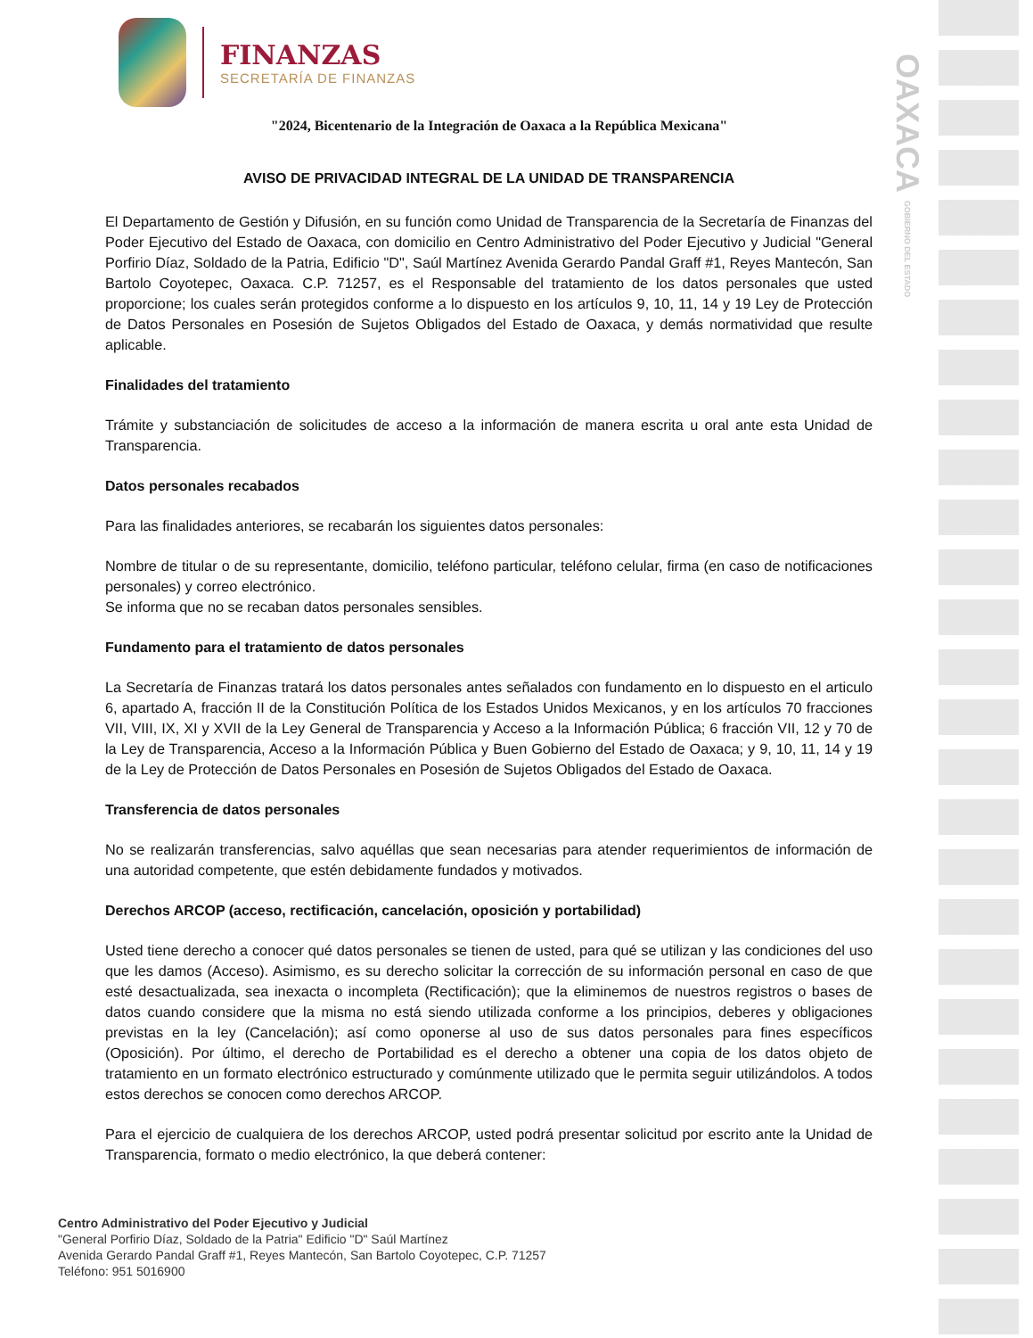OAXACA GOBIERNO DEL ESTADO
FINANZAS
SECRETARÍA DE FINANZAS
"2024, Bicentenario de la Integración de Oaxaca a la República Mexicana"
AVISO DE PRIVACIDAD INTEGRAL DE LA UNIDAD DE TRANSPARENCIA
El Departamento de Gestión y Difusión, en su función como Unidad de Transparencia de la Secretaría de Finanzas del Poder Ejecutivo del Estado de Oaxaca, con domicilio en Centro Administrativo del Poder Ejecutivo y Judicial "General Porfirio Díaz, Soldado de la Patria, Edificio "D", Saúl Martínez Avenida Gerardo Pandal Graff #1, Reyes Mantecón, San Bartolo Coyotepec, Oaxaca. C.P. 71257, es el Responsable del tratamiento de los datos personales que usted proporcione; los cuales serán protegidos conforme a lo dispuesto en los artículos 9, 10, 11, 14 y 19 Ley de Protección de Datos Personales en Posesión de Sujetos Obligados del Estado de Oaxaca, y demás normatividad que resulte aplicable.
Finalidades del tratamiento
Trámite y substanciación de solicitudes de acceso a la información de manera escrita u oral ante esta Unidad de Transparencia.
Datos personales recabados
Para las finalidades anteriores, se recabarán los siguientes datos personales:
Nombre de titular o de su representante, domicilio, teléfono particular, teléfono celular, firma (en caso de notificaciones personales) y correo electrónico.
Se informa que no se recaban datos personales sensibles.
Fundamento para el tratamiento de datos personales
La Secretaría de Finanzas tratará los datos personales antes señalados con fundamento en lo dispuesto en el articulo 6, apartado A, fracción II de la Constitución Política de los Estados Unidos Mexicanos, y en los artículos 70 fracciones VII, VIII, IX, XI y XVII de la Ley General de Transparencia y Acceso a la Información Pública; 6 fracción VII, 12 y 70 de la Ley de Transparencia, Acceso a la Información Pública y Buen Gobierno del Estado de Oaxaca; y 9, 10, 11, 14 y 19 de la Ley de Protección de Datos Personales en Posesión de Sujetos Obligados del Estado de Oaxaca.
Transferencia de datos personales
No se realizarán transferencias, salvo aquéllas que sean necesarias para atender requerimientos de información de una autoridad competente, que estén debidamente fundados y motivados.
Derechos ARCOP (acceso, rectificación, cancelación, oposición y portabilidad)
Usted tiene derecho a conocer qué datos personales se tienen de usted, para qué se utilizan y las condiciones del uso que les damos (Acceso). Asimismo, es su derecho solicitar la corrección de su información personal en caso de que esté desactualizada, sea inexacta o incompleta (Rectificación); que la eliminemos de nuestros registros o bases de datos cuando considere que la misma no está siendo utilizada conforme a los principios, deberes y obligaciones previstas en la ley (Cancelación); así como oponerse al uso de sus datos personales para fines específicos (Oposición). Por último, el derecho de Portabilidad es el derecho a obtener una copia de los datos objeto de tratamiento en un formato electrónico estructurado y comúnmente utilizado que le permita seguir utilizándolos. A todos estos derechos se conocen como derechos ARCOP.
Para el ejercicio de cualquiera de los derechos ARCOP, usted podrá presentar solicitud por escrito ante la Unidad de Transparencia, formato o medio electrónico, la que deberá contener:
Centro Administrativo del Poder Ejecutivo y Judicial
"General Porfirio Díaz, Soldado de la Patria" Edificio "D" Saúl Martínez
Avenida Gerardo Pandal Graff #1, Reyes Mantecón, San Bartolo Coyotepec, C.P. 71257
Teléfono: 951 5016900